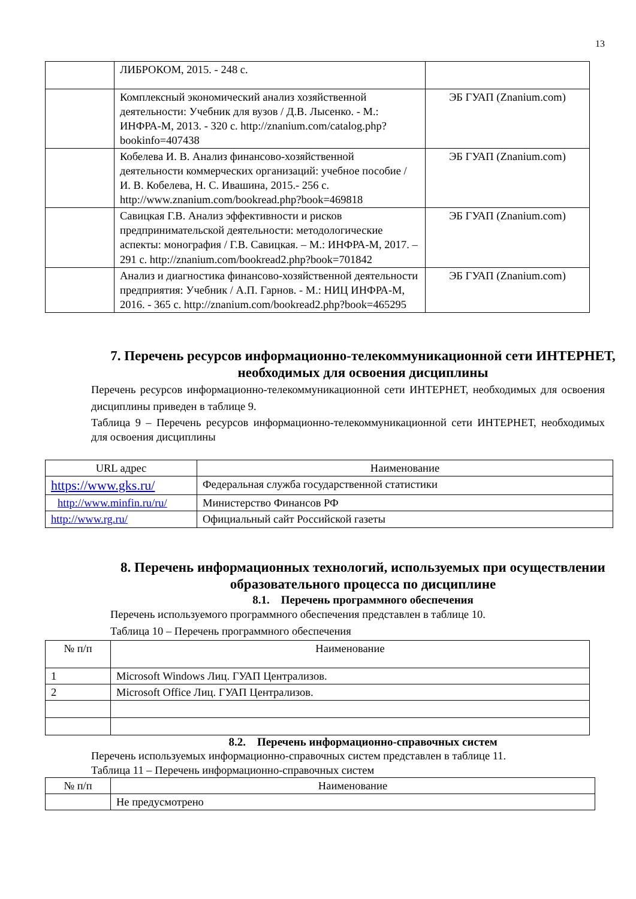13
| | ЛИБРОКОМ, 2015. - 248 с. | |
| | Комплексный экономический анализ хозяйственной деятельности: Учебник для вузов / Д.В. Лысенко. - М.: ИНФРА-М, 2013. - 320 с. http://znanium.com/catalog.php?bookinfo=407438 | ЭБ ГУАП (Znanium.com) |
| | Кобелева И. В. Анализ финансово-хозяйственной деятельности коммерческих организаций: учебное пособие / И. В. Кобелева, Н. С. Ивашина, 2015.- 256 с. http://www.znanium.com/bookread.php?book=469818 | ЭБ ГУАП (Znanium.com) |
| | Савицкая Г.В. Анализ эффективности и рисков предпринимательской деятельности: методологические аспекты: монография / Г.В. Савицкая. – М.: ИНФРА-М, 2017. – 291 с. http://znanium.com/bookread2.php?book=701842 | ЭБ ГУАП (Znanium.com) |
| | Анализ и диагностика финансово-хозяйственной деятельности предприятия: Учебник / А.П. Гарнов. - М.: НИЦ ИНФРА-М, 2016. - 365 с. http://znanium.com/bookread2.php?book=465295 | ЭБ ГУАП (Znanium.com) |
7. Перечень ресурсов информационно-телекоммуникационной сети ИНТЕРНЕТ, необходимых для освоения дисциплины
Перечень ресурсов информационно-телекоммуникационной сети ИНТЕРНЕТ, необходимых для освоения дисциплины приведен в таблице 9.
Таблица 9 – Перечень ресурсов информационно-телекоммуникационной сети ИНТЕРНЕТ, необходимых для освоения дисциплины
| URL адрес | Наименование |
| --- | --- |
| https://www.gks.ru/ | Федеральная служба государственной статистики |
| http://www.minfin.ru/ru/ | Министерство Финансов РФ |
| http://www.rg.ru/ | Официальный сайт Российской газеты |
8. Перечень информационных технологий, используемых при осуществлении образовательного процесса по дисциплине
8.1. Перечень программного обеспечения
Перечень используемого программного обеспечения представлен в таблице 10.
Таблица 10 – Перечень программного обеспечения
| № п/п | Наименование |
| --- | --- |
| 1 | Microsoft Windows Лиц. ГУАП Централизов. |
| 2 | Microsoft Office Лиц. ГУАП Централизов. |
8.2. Перечень информационно-справочных систем
Перечень используемых информационно-справочных систем представлен в таблице 11.
Таблица 11 – Перечень информационно-справочных систем
| № п/п | Наименование |
| --- | --- |
| | Не предусмотрено |